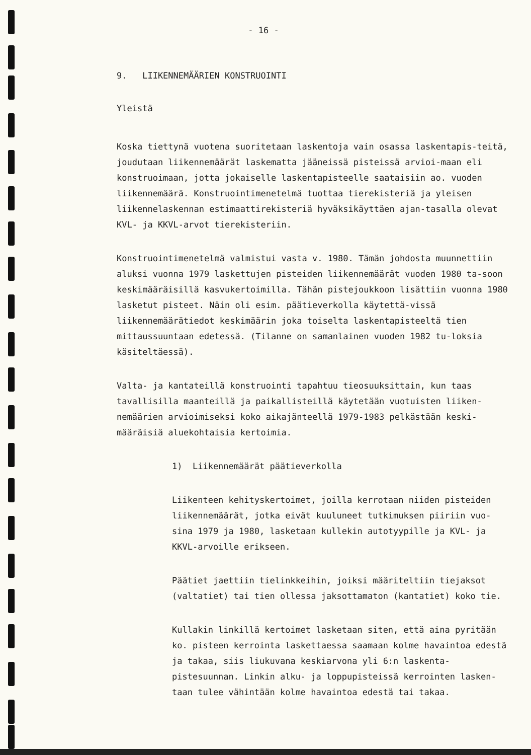- 16 -
9. LIIKENNEMÄÄRIEN KONSTRUOINTI
Yleistä
Koska tiettynä vuotena suoritetaan laskentoja vain osassa laskentapis-teitä, joudutaan liikennemäärät laskematta jääneissä pisteissä arvioi-maan eli konstruoimaan, jotta jokaiselle laskentapisteelle saataisiin ao. vuoden liikennemäärä. Konstruointimenetelmä tuottaa tierekisteriä ja yleisen liikennelaskennan estimaattirekisteriä hyväksikäyttäen ajan-tasalla olevat KVL- ja KKVL-arvot tierekisteriin.
Konstruointimenetelmä valmistui vasta v. 1980. Tämän johdosta muunnettiin aluksi vuonna 1979 laskettujen pisteiden liikennemäärät vuoden 1980 ta-soon keskimääräisillä kasvukertoimilla. Tähän pistejoukkoon lisättiin vuonna 1980 lasketut pisteet. Näin oli esim. päätieverkolla käytettä-vissä liikennemäärätiedot keskimäärin joka toiselta laskentapisteeltä tien mittaussuuntaan edetessä. (Tilanne on samanlainen vuoden 1982 tu-loksia käsiteltäessä).
Valta- ja kantateillä konstruointi tapahtuu tieosuuksittain, kun taas tavallisilla maanteillä ja paikallisteillä käytetään vuotuisten liiken-nemäärien arvioimiseksi koko aikajänteellä 1979-1983 pelkästään keski-määräisiä aluekohtaisia kertoimia.
1) Liikennemäärät päätieverkolla
Liikenteen kehityskertoimet, joilla kerrotaan niiden pisteiden liikennemäärät, jotka eivät kuuluneet tutkimuksen piiriin vuo-sina 1979 ja 1980, lasketaan kullekin autotyypille ja KVL- ja KKVL-arvoille erikseen.
Päätiet jaettiin tielinkkeihin, joiksi määriteltiin tiejaksot (valtatiet) tai tien ollessa jaksottamaton (kantatiet) koko tie.
Kullakin linkillä kertoimet lasketaan siten, että aina pyritään ko. pisteen kerrointa laskettaessa saamaan kolme havaintoa edestä ja takaa, siis liukuvana keskiarvona yli 6:n laskenta-pistesuunnan. Linkin alku- ja loppupisteissä kerrointen lasken-taan tulee vähintään kolme havaintoa edestä tai takaa.